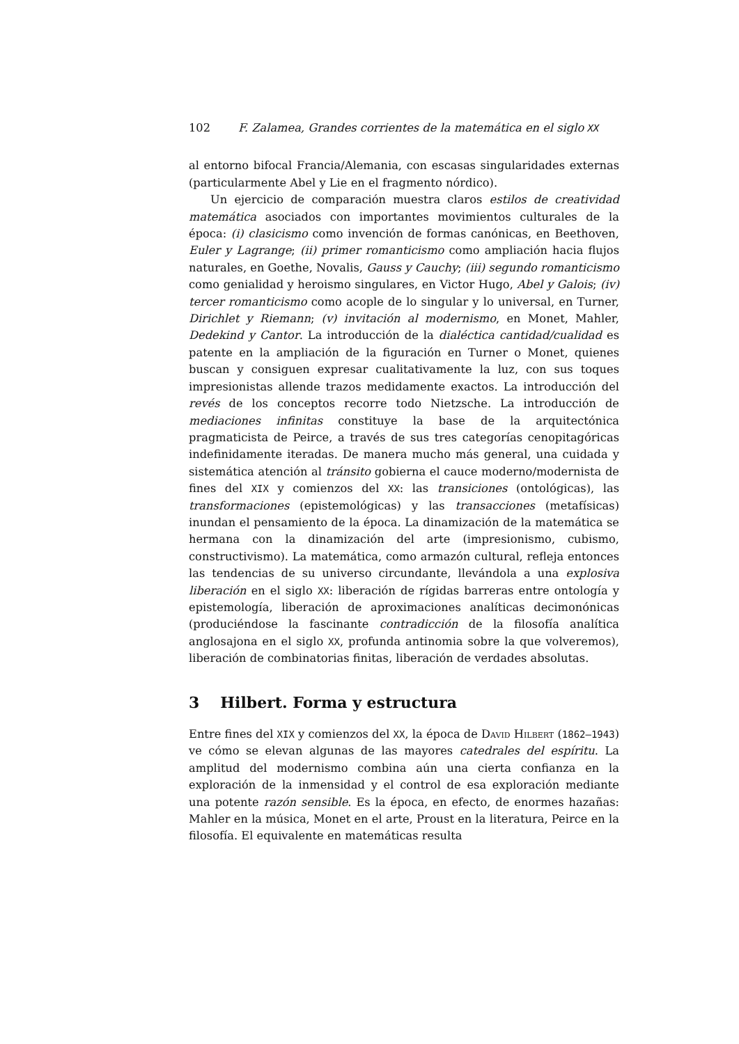102 F. Zalamea, Grandes corrientes de la matemática en el siglo XX
al entorno bifocal Francia/Alemania, con escasas singularidades externas (particularmente Abel y Lie en el fragmento nórdico).
Un ejercicio de comparación muestra claros estilos de creatividad matemática asociados con importantes movimientos culturales de la época: (i) clasicismo como invención de formas canónicas, en Beethoven, Euler y Lagrange; (ii) primer romanticismo como ampliación hacia flujos naturales, en Goethe, Novalis, Gauss y Cauchy; (iii) segundo romanticismo como genialidad y heroismo singulares, en Victor Hugo, Abel y Galois; (iv) tercer romanticismo como acople de lo singular y lo universal, en Turner, Dirichlet y Riemann; (v) invitación al modernismo, en Monet, Mahler, Dedekind y Cantor. La introducción de la dialéctica cantidad/cualidad es patente en la ampliación de la figuración en Turner o Monet, quienes buscan y consiguen expresar cualitativamente la luz, con sus toques impresionistas allende trazos medidamente exactos. La introducción del revés de los conceptos recorre todo Nietzsche. La introducción de mediaciones infinitas constituye la base de la arquitectónica pragmaticista de Peirce, a través de sus tres categorías cenopitagóricas indefinidamente iteradas. De manera mucho más general, una cuidada y sistemática atención al tránsito gobierna el cauce moderno/modernista de fines del XIX y comienzos del XX: las transiciones (ontológicas), las transformaciones (epistemológicas) y las transacciones (metafísicas) inundan el pensamiento de la época. La dinamización de la matemática se hermana con la dinamización del arte (impresionismo, cubismo, constructivismo). La matemática, como armazón cultural, refleja entonces las tendencias de su universo circundante, llevándola a una explosiva liberación en el siglo XX: liberación de rígidas barreras entre ontología y epistemología, liberación de aproximaciones analíticas decimonónicas (produciéndose la fascinante contradicción de la filosofía analítica anglosajona en el siglo XX, profunda antinomia sobre la que volveremos), liberación de combinatorias finitas, liberación de verdades absolutas.
3 Hilbert. Forma y estructura
Entre fines del XIX y comienzos del XX, la época de David Hilbert (1862–1943) ve cómo se elevan algunas de las mayores catedrales del espíritu. La amplitud del modernismo combina aún una cierta confianza en la exploración de la inmensidad y el control de esa exploración mediante una potente razón sensible. Es la época, en efecto, de enormes hazañas: Mahler en la música, Monet en el arte, Proust en la literatura, Peirce en la filosofía. El equivalente en matemáticas resulta